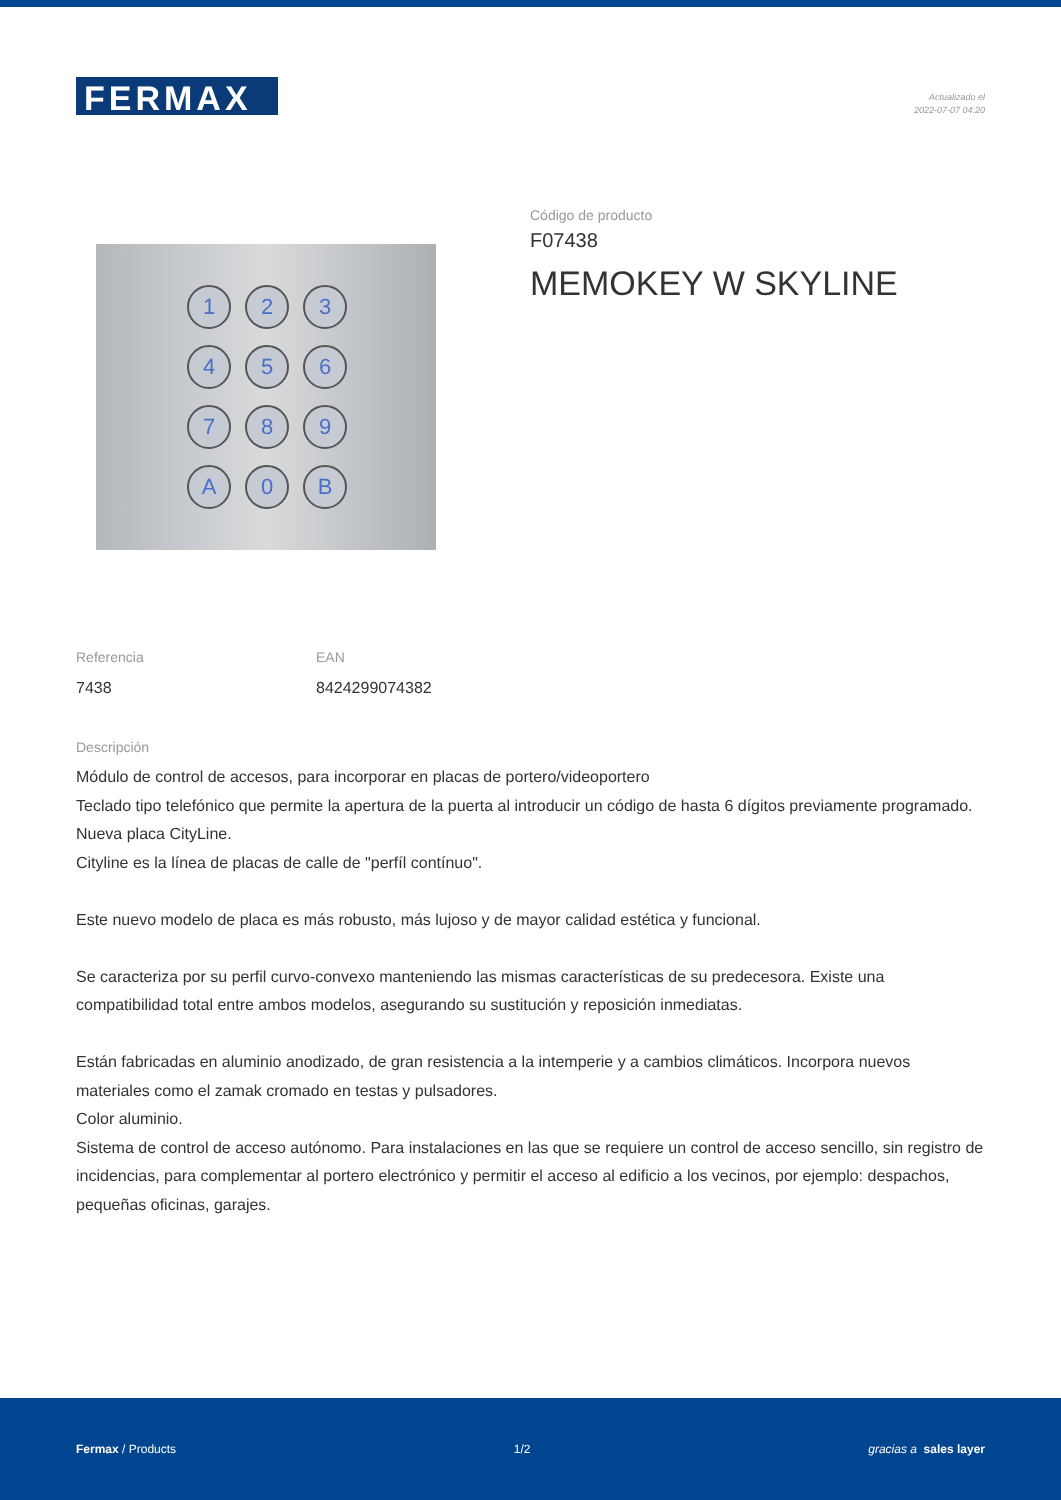FERMAX
Actualizado el
2022-07-07 04:20
123456789 A 0 B
Código de producto
F07438
MEMOKEY W SKYLINE
Referencia
7438
EAN
8424299074382
Descripción
Módulo de control de accesos, para incorporar en placas de portero/videoportero
Teclado tipo telefónico que permite la apertura de la puerta al introducir un código de hasta 6 dígitos previamente programado.
Nueva placa CityLine.
Cityline es la línea de placas de calle de "perfíl contínuo".
Este nuevo modelo de placa es más robusto, más lujoso y de mayor calidad estética y funcional.
Se caracteriza por su perfil curvo-convexo manteniendo las mismas características de su predecesora. Existe una compatibilidad total entre ambos modelos, asegurando su sustitución y reposición inmediatas.
Están fabricadas en aluminio anodizado, de gran resistencia a la intemperie y a cambios climáticos. Incorpora nuevos materiales como el zamak cromado en testas y pulsadores.
Color aluminio.
Sistema de control de acceso autónomo. Para instalaciones en las que se requiere un control de acceso sencillo, sin registro de incidencias, para complementar al portero electrónico y permitir el acceso al edificio a los vecinos, por ejemplo: despachos, pequeñas oficinas, garajes.
Fermax / Products 1/2 gracias a sales layer